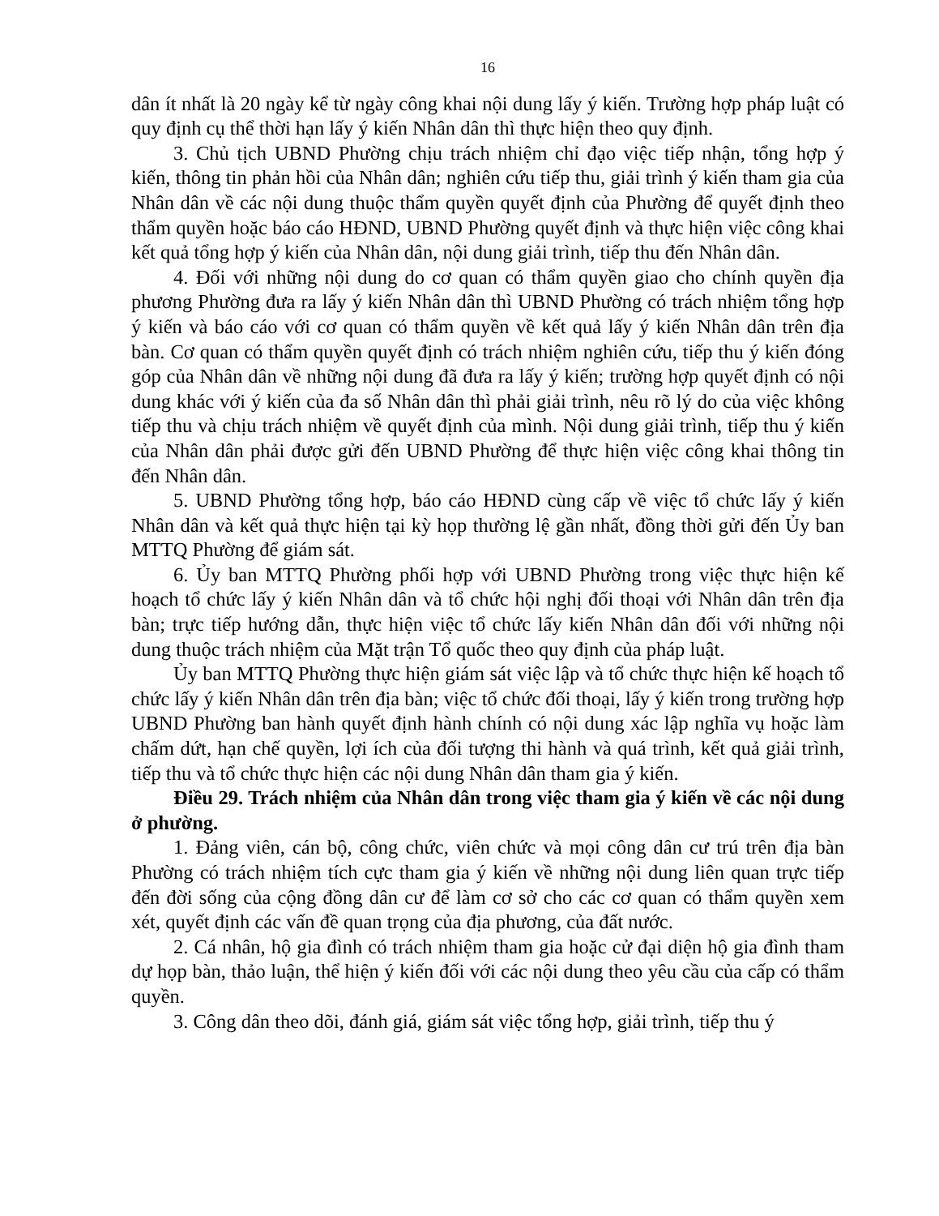16
dân ít nhất là 20 ngày kể từ ngày công khai nội dung lấy ý kiến. Trường hợp pháp luật có quy định cụ thể thời hạn lấy ý kiến Nhân dân thì thực hiện theo quy định.
3. Chủ tịch UBND Phường chịu trách nhiệm chỉ đạo việc tiếp nhận, tổng hợp ý kiến, thông tin phản hồi của Nhân dân; nghiên cứu tiếp thu, giải trình ý kiến tham gia của Nhân dân về các nội dung thuộc thẩm quyền quyết định của Phường để quyết định theo thẩm quyền hoặc báo cáo HĐND, UBND Phường quyết định và thực hiện việc công khai kết quả tổng hợp ý kiến của Nhân dân, nội dung giải trình, tiếp thu đến Nhân dân.
4. Đối với những nội dung do cơ quan có thẩm quyền giao cho chính quyền địa phương Phường đưa ra lấy ý kiến Nhân dân thì UBND Phường có trách nhiệm tổng hợp ý kiến và báo cáo với cơ quan có thẩm quyền về kết quả lấy ý kiến Nhân dân trên địa bàn. Cơ quan có thẩm quyền quyết định có trách nhiệm nghiên cứu, tiếp thu ý kiến đóng góp của Nhân dân về những nội dung đã đưa ra lấy ý kiến; trường hợp quyết định có nội dung khác với ý kiến của đa số Nhân dân thì phải giải trình, nêu rõ lý do của việc không tiếp thu và chịu trách nhiệm về quyết định của mình. Nội dung giải trình, tiếp thu ý kiến của Nhân dân phải được gửi đến UBND Phường để thực hiện việc công khai thông tin đến Nhân dân.
5. UBND Phường tổng hợp, báo cáo HĐND cùng cấp về việc tổ chức lấy ý kiến Nhân dân và kết quả thực hiện tại kỳ họp thường lệ gần nhất, đồng thời gửi đến Ủy ban MTTQ Phường để giám sát.
6. Ủy ban MTTQ Phường phối hợp với UBND Phường trong việc thực hiện kế hoạch tổ chức lấy ý kiến Nhân dân và tổ chức hội nghị đối thoại với Nhân dân trên địa bàn; trực tiếp hướng dẫn, thực hiện việc tổ chức lấy kiến Nhân dân đối với những nội dung thuộc trách nhiệm của Mặt trận Tổ quốc theo quy định của pháp luật.
Ủy ban MTTQ Phường thực hiện giám sát việc lập và tổ chức thực hiện kế hoạch tổ chức lấy ý kiến Nhân dân trên địa bàn; việc tổ chức đối thoại, lấy ý kiến trong trường hợp UBND Phường ban hành quyết định hành chính có nội dung xác lập nghĩa vụ hoặc làm chấm dứt, hạn chế quyền, lợi ích của đối tượng thi hành và quá trình, kết quả giải trình, tiếp thu và tổ chức thực hiện các nội dung Nhân dân tham gia ý kiến.
Điều 29. Trách nhiệm của Nhân dân trong việc tham gia ý kiến về các nội dung ở phường.
1. Đảng viên, cán bộ, công chức, viên chức và mọi công dân cư trú trên địa bàn Phường có trách nhiệm tích cực tham gia ý kiến về những nội dung liên quan trực tiếp đến đời sống của cộng đồng dân cư để làm cơ sở cho các cơ quan có thẩm quyền xem xét, quyết định các vấn đề quan trọng của địa phương, của đất nước.
2. Cá nhân, hộ gia đình có trách nhiệm tham gia hoặc cử đại diện hộ gia đình tham dự họp bàn, thảo luận, thể hiện ý kiến đối với các nội dung theo yêu cầu của cấp có thẩm quyền.
3. Công dân theo dõi, đánh giá, giám sát việc tổng hợp, giải trình, tiếp thu ý